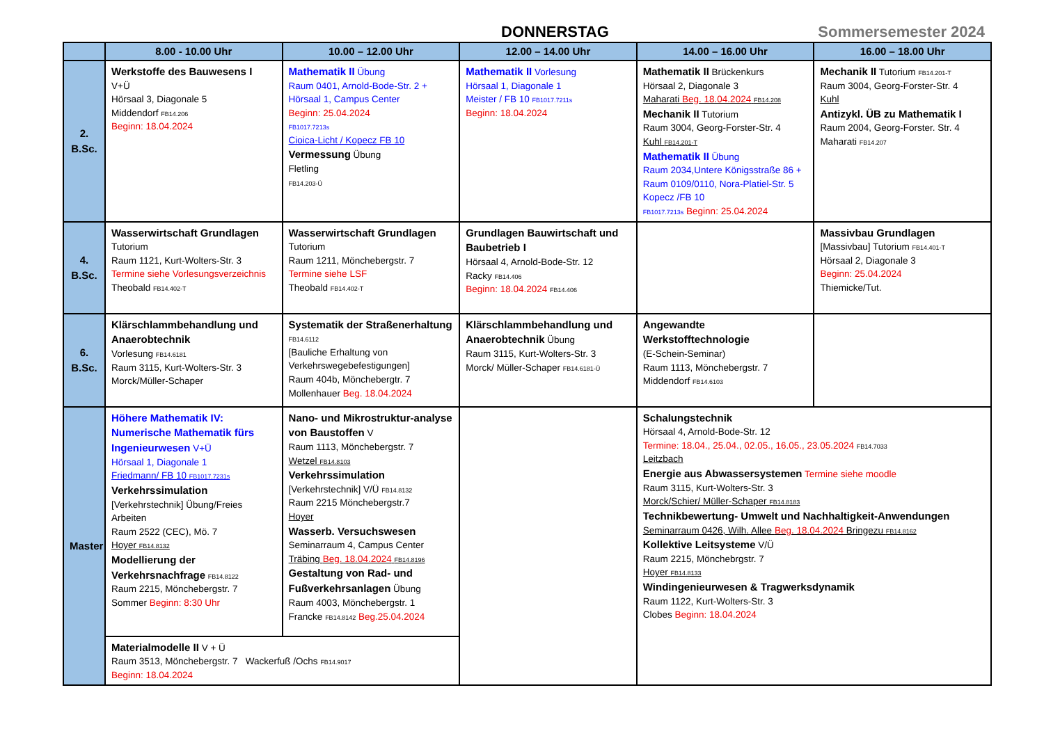DONNERSTAG Sommersemester 2024
| | 8.00 - 10.00 Uhr | 10.00 – 12.00 Uhr | 12.00 – 14.00 Uhr | 14.00 – 16.00 Uhr | 16.00 – 18.00 Uhr |
| --- | --- | --- | --- | --- | --- |
| 2. B.Sc. | Werkstoffe des Bauwesens I V+Ü Hörsaal 3, Diagonale 5 Middendorf FB14.206 Beginn: 18.04.2024 | Mathematik II Übung Raum 0401, Arnold-Bode-Str. 2 + Hörsaal 1, Campus Center Beginn: 25.04.2024 FB1017.7213s Cioica-Licht / Kopecz FB 10 Vermessung Übung Fletling FB14.203-Ü | Mathematik II Vorlesung Hörsaal 1, Diagonale 1 Meister / FB 10 FB1017.7211s Beginn: 18.04.2024 | Mathematik II Brückenkurs Hörsaal 2, Diagonale 3 Maharati Beg. 18.04.2024 FB14.208 Mechanik II Tutorium Raum 3004, Georg-Forster-Str. 4 Kuhl FB14.201-T Mathematik II Übung Raum 2034,Untere Königsstraße 86 + Raum 0109/0110, Nora-Platiel-Str. 5 Kopecz /FB 10 FB1017.7213s Beginn: 25.04.2024 | Mechanik II Tutorium FB14.201-T Raum 3004, Georg-Forster-Str. 4 Kuhl Antizykl. ÜB zu Mathematik I Raum 2004, Georg-Forster. Str. 4 Maharati FB14.207 |
| 4. B.Sc. | Wasserwirtschaft Grundlagen Tutorium Raum 1121, Kurt-Wolters-Str. 3 Termine siehe Vorlesungsverzeichnis Theobald FB14.402-T | Wasserwirtschaft Grundlagen Tutorium Raum 1211, Mönchebergstr. 7 Termine siehe LSF Theobald FB14.402-T | Grundlagen Bauwirtschaft und Baubetrieb I Hörsaal 4, Arnold-Bode-Str. 12 Racky FB14.406 Beginn: 18.04.2024 FB14.406 | | Massivbau Grundlagen [Massivbau] Tutorium FB14.401-T Hörsaal 2, Diagonale 3 Beginn: 25.04.2024 Thiemicke/Tut. |
| 6. B.Sc. | Klärschlammbehandlung und Anaerobtechnik Vorlesung FB14.6181 Raum 3115, Kurt-Wolters-Str. 3 Morck/Müller-Schaper | Systematik der Straßenerhaltung FB14.6112 [Bauliche Erhaltung von Verkehrswegebefestigungen] Raum 404b, Mönchebergtr. 7 Mollenhauer Beg. 18.04.2024 | Klärschlammbehandlung und Anaerobtechnik Übung Raum 3115, Kurt-Wolters-Str. 3 Morck/ Müller-Schaper FB14.6181-Ü | Angewandte Werkstofftechnologie (E-Schein-Seminar) Raum 1113, Mönchebergstr. 7 Middendorf FB14.6103 | |
| Master | Höhere Mathematik IV: Numerische Mathematik fürs Ingenieurwesen V+Ü Hörsaal 1, Diagonale 1 Friedmann/ FB 10 FB1017.7231s Verkehrssimulation [Verkehrstechnik] Übung/Freies Arbeiten Raum 2522 (CEC), Mö. 7 Hoyer FB14.8132 Modellierung der Verkehrsnachfrage FB14.8122 Raum 2215, Mönchebergstr. 7 Sommer Beginn: 8:30 Uhr | Nano- und Mikrostruktur-analyse von Baustoffen V Raum 1113, Mönchebergstr. 7 Wetzel FB14.8103 Verkehrssimulation [Verkehrstechnik] V/Ü FB14.8132 Raum 2215 Mönchebergstr.7 Hoyer Wasserb. Versuchswesen Seminarraum 4, Campus Center Träbing Beg. 18.04.2024 FB14.8196 Gestaltung von Rad- und Fußverkehrsanlagen Übung Raum 4003, Mönchebergstr. 1 Francke FB14.8142 Beg.25.04.2024 | | Schalungstechnik Hörsaal 4, Arnold-Bode-Str. 12 Termine: 18.04., 25.04., 02.05., 16.05., 23.05.2024 FB14.7033 Leitzbach Energie aus Abwassersystemen Termine siehe moodle Raum 3115, Kurt-Wolters-Str. 3 Morck/Schier/ Müller-Schaper FB14.8183 Technikbewertung- Umwelt und Nachhaltigkeit-Anwendungen Seminarraum 0426, Wilh. Allee Beg. 18.04.2024 Bringezu FB14.8162 Kollektive Leitsysteme V/Ü Raum 2215, Mönchebrgstr. 7 Hoyer FB14.8133 Windingenieurwesen & Tragwerksdynamik Raum 1122, Kurt-Wolters-Str. 3 Clobes Beginn: 18.04.2024 | |
| | Materialmodelle II V + Ü Raum 3513, Mönchebergstr. 7 Wackerfuß /Ochs FB14.9017 Beginn: 18.04.2024 | | | | |